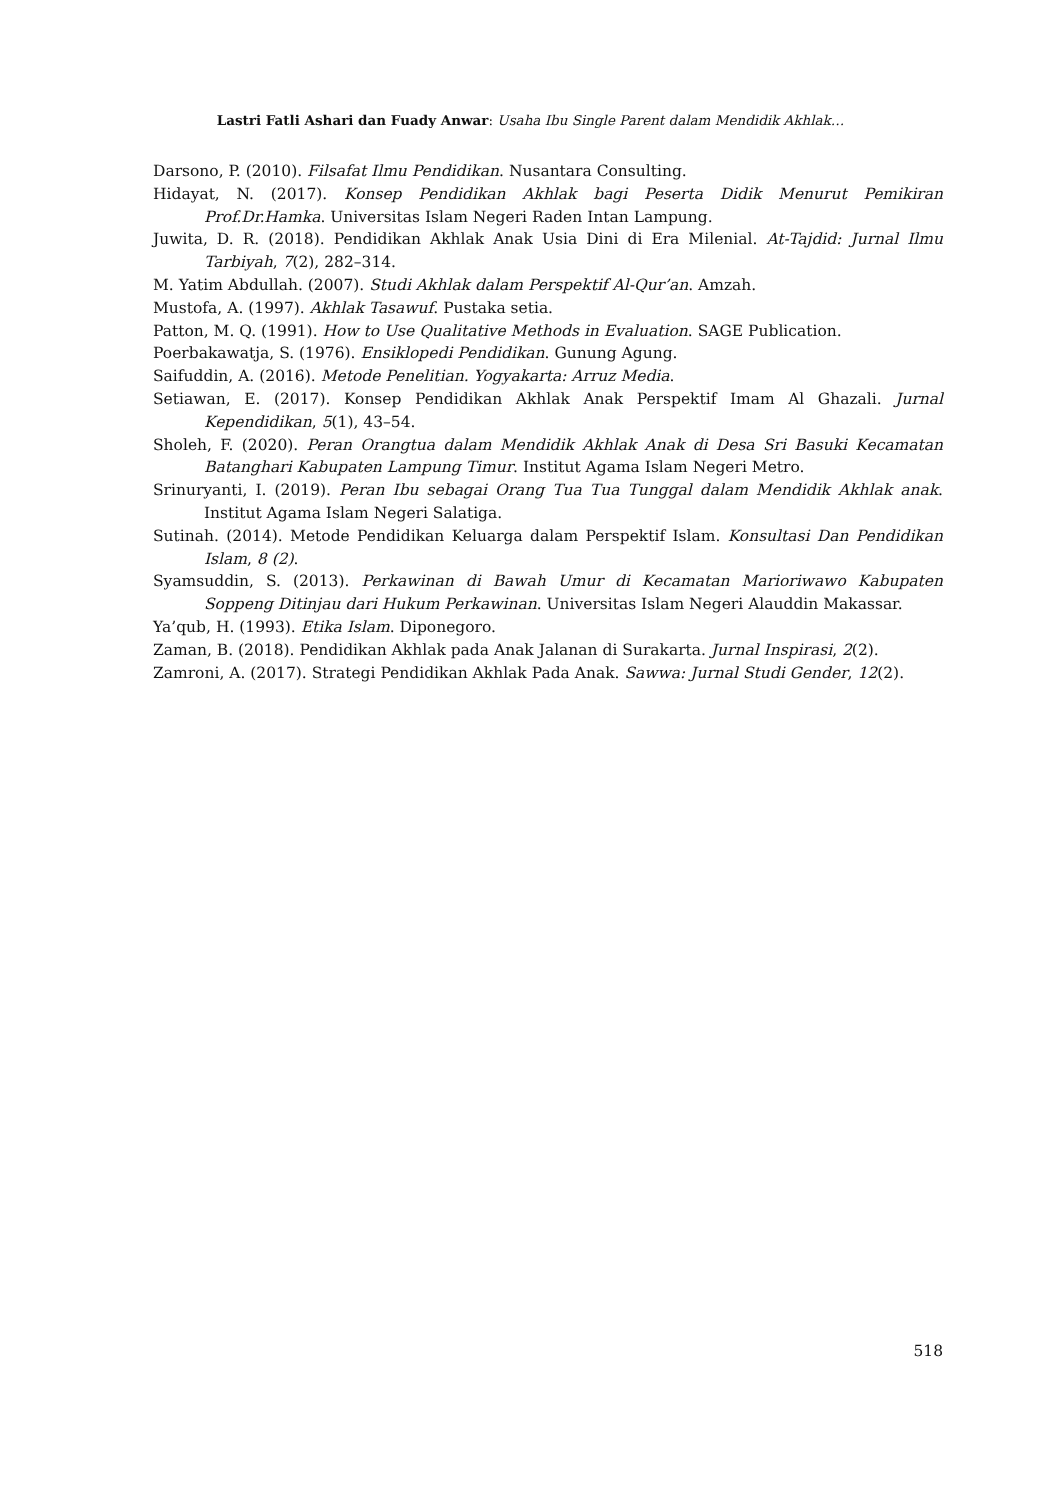Lastri Fatli Ashari dan Fuady Anwar: Usaha Ibu Single Parent dalam Mendidik Akhlak…
Darsono, P. (2010). Filsafat Ilmu Pendidikan. Nusantara Consulting.
Hidayat, N. (2017). Konsep Pendidikan Akhlak bagi Peserta Didik Menurut Pemikiran Prof.Dr.Hamka. Universitas Islam Negeri Raden Intan Lampung.
Juwita, D. R. (2018). Pendidikan Akhlak Anak Usia Dini di Era Milenial. At-Tajdid: Jurnal Ilmu Tarbiyah, 7(2), 282–314.
M. Yatim Abdullah. (2007). Studi Akhlak dalam Perspektif Al-Qur’an. Amzah.
Mustofa, A. (1997). Akhlak Tasawuf. Pustaka setia.
Patton, M. Q. (1991). How to Use Qualitative Methods in Evaluation. SAGE Publication.
Poerbakawatja, S. (1976). Ensiklopedi Pendidikan. Gunung Agung.
Saifuddin, A. (2016). Metode Penelitian. Yogyakarta: Arruz Media.
Setiawan, E. (2017). Konsep Pendidikan Akhlak Anak Perspektif Imam Al Ghazali. Jurnal Kependidikan, 5(1), 43–54.
Sholeh, F. (2020). Peran Orangtua dalam Mendidik Akhlak Anak di Desa Sri Basuki Kecamatan Batanghari Kabupaten Lampung Timur. Institut Agama Islam Negeri Metro.
Srinuryanti, I. (2019). Peran Ibu sebagai Orang Tua Tua Tunggal dalam Mendidik Akhlak anak. Institut Agama Islam Negeri Salatiga.
Sutinah. (2014). Metode Pendidikan Keluarga dalam Perspektif Islam. Konsultasi Dan Pendidikan Islam, 8 (2).
Syamsuddin, S. (2013). Perkawinan di Bawah Umur di Kecamatan Marioriwawo Kabupaten Soppeng Ditinjau dari Hukum Perkawinan. Universitas Islam Negeri Alauddin Makassar.
Ya’qub, H. (1993). Etika Islam. Diponegoro.
Zaman, B. (2018). Pendidikan Akhlak pada Anak Jalanan di Surakarta. Jurnal Inspirasi, 2(2).
Zamroni, A. (2017). Strategi Pendidikan Akhlak Pada Anak. Sawwa: Jurnal Studi Gender, 12(2).
518